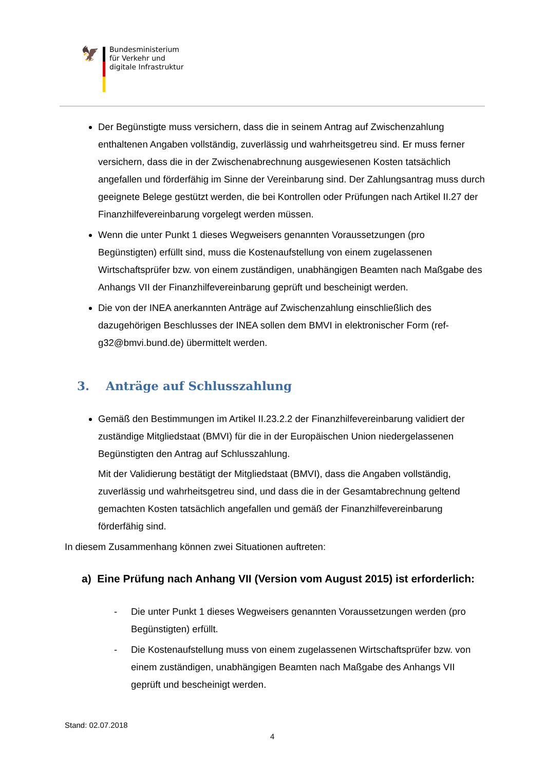🦅
Bundesministerium
für Verkehr und
digitale Infrastruktur
Der Begünstigte muss versichern, dass die in seinem Antrag auf Zwischenzahlung enthaltenen Angaben vollständig, zuverlässig und wahrheitsgetreu sind. Er muss ferner versichern, dass die in der Zwischenabrechnung ausgewiesenen Kosten tatsächlich angefallen und förderfähig im Sinne der Vereinbarung sind. Der Zahlungsantrag muss durch geeignete Belege gestützt werden, die bei Kontrollen oder Prüfungen nach Artikel II.27 der Finanzhilfevereinbarung vorgelegt werden müssen.
Wenn die unter Punkt 1 dieses Wegweisers genannten Voraussetzungen (pro Begünstigten) erfüllt sind, muss die Kostenaufstellung von einem zugelassenen Wirtschaftsprüfer bzw. von einem zuständigen, unabhängigen Beamten nach Maßgabe des Anhangs VII der Finanzhilfevereinbarung geprüft und bescheinigt werden.
Die von der INEA anerkannten Anträge auf Zwischenzahlung einschließlich des dazugehörigen Beschlusses der INEA sollen dem BMVI in elektronischer Form (ref-g32@bmvi.bund.de) übermittelt werden.
3. Anträge auf Schlusszahlung
Gemäß den Bestimmungen im Artikel II.23.2.2 der Finanzhilfevereinbarung validiert der zuständige Mitgliedstaat (BMVI) für die in der Europäischen Union niedergelassenen Begünstigten den Antrag auf Schlusszahlung.
Mit der Validierung bestätigt der Mitgliedstaat (BMVI), dass die Angaben vollständig, zuverlässig und wahrheitsgetreu sind, und dass die in der Gesamtabrechnung geltend gemachten Kosten tatsächlich angefallen und gemäß der Finanzhilfevereinbarung förderfähig sind.
In diesem Zusammenhang können zwei Situationen auftreten:
a) Eine Prüfung nach Anhang VII (Version vom August 2015) ist erforderlich:
- Die unter Punkt 1 dieses Wegweisers genannten Voraussetzungen werden (pro Begünstigten) erfüllt.
- Die Kostenaufstellung muss von einem zugelassenen Wirtschaftsprüfer bzw. von einem zuständigen, unabhängigen Beamten nach Maßgabe des Anhangs VII geprüft und bescheinigt werden.
Stand: 02.07.2018
4